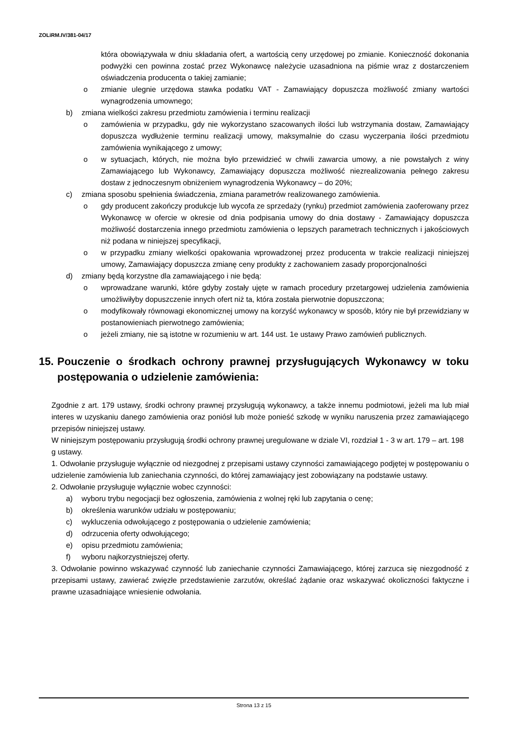ZOLiRM.IV/381-04/17
która obowiązywała w dniu składania ofert, a wartością ceny urzędowej po zmianie. Konieczność dokonania podwyżki cen powinna zostać przez Wykonawcę należycie uzasadniona na piśmie wraz z dostarczeniem oświadczenia producenta o takiej zamianie;
o zmianie ulegnie urzędowa stawka podatku VAT - Zamawiający dopuszcza możliwość zmiany wartości wynagrodzenia umownego;
b) zmiana wielkości zakresu przedmiotu zamówienia i terminu realizacji
o zamówienia w przypadku, gdy nie wykorzystano szacowanych ilości lub wstrzymania dostaw, Zamawiający dopuszcza wydłużenie terminu realizacji umowy, maksymalnie do czasu wyczerpania ilości przedmiotu zamówienia wynikającego z umowy;
o w sytuacjach, których, nie można było przewidzieć w chwili zawarcia umowy, a nie powstałych z winy Zamawiającego lub Wykonawcy, Zamawiający dopuszcza możliwość niezrealizowania pełnego zakresu dostaw z jednoczesnym obniżeniem wynagrodzenia Wykonawcy – do 20%;
c) zmiana sposobu spełnienia świadczenia, zmiana parametrów realizowanego zamówienia.
o gdy producent zakończy produkcje lub wycofa ze sprzedaży (rynku) przedmiot zamówienia zaoferowany przez Wykonawcę w ofercie w okresie od dnia podpisania umowy do dnia dostawy - Zamawiający dopuszcza możliwość dostarczenia innego przedmiotu zamówienia o lepszych parametrach technicznych i jakościowych niż podana w niniejszej specyfikacji,
o w przypadku zmiany wielkości opakowania wprowadzonej przez producenta w trakcie realizacji niniejszej umowy, Zamawiający dopuszcza zmianę ceny produkty z zachowaniem zasady proporcjonalności
d) zmiany będą korzystne dla zamawiającego i nie będą:
o wprowadzane warunki, które gdyby zostały ujęte w ramach procedury przetargowej udzielenia zamówienia umożliwiłyby dopuszczenie innych ofert niż ta, która została pierwotnie dopuszczona;
o modyfikowały równowagi ekonomicznej umowy na korzyść wykonawcy w sposób, który nie był przewidziany w postanowieniach pierwotnego zamówienia;
o jeżeli zmiany, nie są istotne w rozumieniu w art. 144 ust. 1e ustawy Prawo zamówień publicznych.
15. Pouczenie o środkach ochrony prawnej przysługujących Wykonawcy w toku postępowania o udzielenie zamówienia:
Zgodnie z art. 179 ustawy, środki ochrony prawnej przysługują wykonawcy, a także innemu podmiotowi, jeżeli ma lub miał interes w uzyskaniu danego zamówienia oraz poniósł lub może ponieść szkodę w wyniku naruszenia przez zamawiającego przepisów niniejszej ustawy.
W niniejszym postępowaniu przysługują środki ochrony prawnej uregulowane w dziale VI, rozdział 1 - 3 w art. 179 – art. 198 g ustawy.
1. Odwołanie przysługuje wyłącznie od niezgodnej z przepisami ustawy czynności zamawiającego podjętej w postępowaniu o udzielenie zamówienia lub zaniechania czynności, do której zamawiający jest zobowiązany na podstawie ustawy.
2. Odwołanie przysługuje wyłącznie wobec czynności:
a) wyboru trybu negocjacji bez ogłoszenia, zamówienia z wolnej ręki lub zapytania o cenę;
b) określenia warunków udziału w postępowaniu;
c) wykluczenia odwołującego z postępowania o udzielenie zamówienia;
d) odrzucenia oferty odwołującego;
e) opisu przedmiotu zamówienia;
f) wyboru najkorzystniejszej oferty.
3. Odwołanie powinno wskazywać czynność lub zaniechanie czynności Zamawiającego, której zarzuca się niezgodność z przepisami ustawy, zawierać zwięzłe przedstawienie zarzutów, określać żądanie oraz wskazywać okoliczności faktyczne i prawne uzasadniające wniesienie odwołania.
Strona 13 z 15